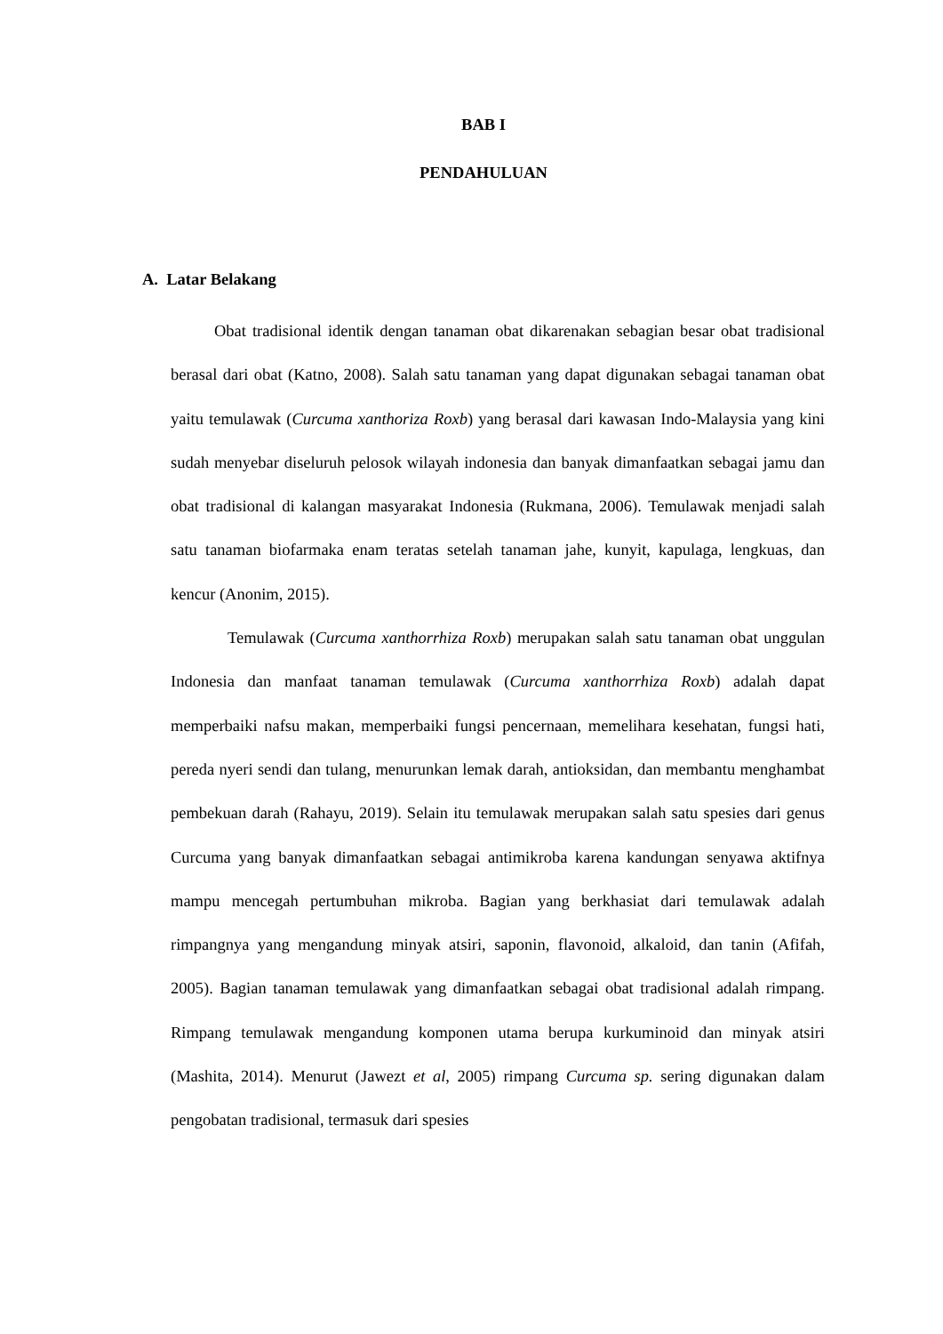BAB I
PENDAHULUAN
A. Latar Belakang
Obat tradisional identik dengan tanaman obat dikarenakan sebagian besar obat tradisional berasal dari obat (Katno, 2008). Salah satu tanaman yang dapat digunakan sebagai tanaman obat yaitu temulawak (Curcuma xanthoriza Roxb) yang berasal dari kawasan Indo-Malaysia yang kini sudah menyebar diseluruh pelosok wilayah indonesia dan banyak dimanfaatkan sebagai jamu dan obat tradisional di kalangan masyarakat Indonesia (Rukmana, 2006). Temulawak menjadi salah satu tanaman biofarmaka enam teratas setelah tanaman jahe, kunyit, kapulaga, lengkuas, dan kencur (Anonim, 2015).
Temulawak (Curcuma xanthorrhiza Roxb) merupakan salah satu tanaman obat unggulan Indonesia dan manfaat tanaman temulawak (Curcuma xanthorrhiza Roxb) adalah dapat memperbaiki nafsu makan, memperbaiki fungsi pencernaan, memelihara kesehatan, fungsi hati, pereda nyeri sendi dan tulang, menurunkan lemak darah, antioksidan, dan membantu menghambat pembekuan darah (Rahayu, 2019). Selain itu temulawak merupakan salah satu spesies dari genus Curcuma yang banyak dimanfaatkan sebagai antimikroba karena kandungan senyawa aktifnya mampu mencegah pertumbuhan mikroba. Bagian yang berkhasiat dari temulawak adalah rimpangnya yang mengandung minyak atsiri, saponin, flavonoid, alkaloid, dan tanin (Afifah, 2005). Bagian tanaman temulawak yang dimanfaatkan sebagai obat tradisional adalah rimpang. Rimpang temulawak mengandung komponen utama berupa kurkuminoid dan minyak atsiri (Mashita, 2014). Menurut (Jawezt et al, 2005) rimpang Curcuma sp. sering digunakan dalam pengobatan tradisional, termasuk dari spesies